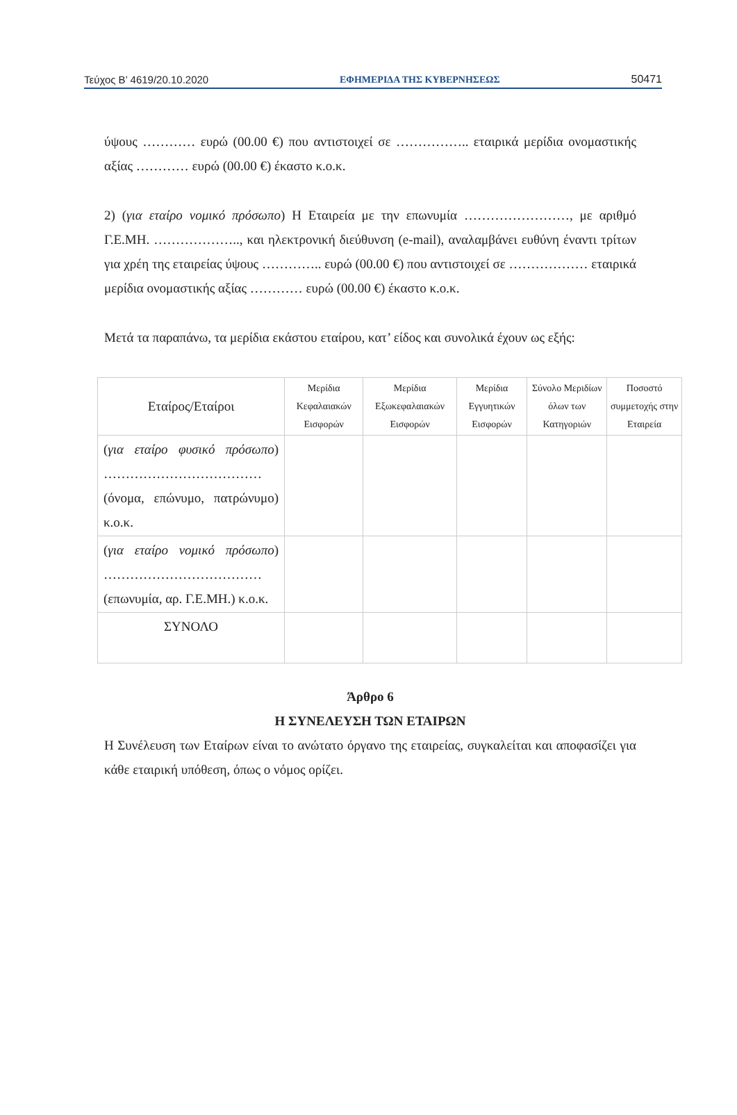Τεύχος Β’ 4619/20.10.2020 ΕΦΗΜΕΡΙΔΑ ΤΗΣ ΚΥΒΕΡΝΗΣΕΩΣ 50471
ύψους ………… ευρώ (00.00 €) που αντιστοιχεί σε …………….. εταιρικά μερίδια ονομαστικής αξίας ………… ευρώ (00.00 €) έκαστο κ.ο.κ.
2) (για εταίρο νομικό πρόσωπο) Η Εταιρεία με την επωνυμία ……………………, με αριθμό Γ.Ε.ΜΗ. ……………….., και ηλεκτρονική διεύθυνση (e-mail), αναλαμβάνει ευθύνη έναντι τρίτων για χρέη της εταιρείας ύψους ………….. ευρώ (00.00 €) που αντιστοιχεί σε ……………… εταιρικά μερίδια ονομαστικής αξίας ………… ευρώ (00.00 €) έκαστο κ.ο.κ.
Μετά τα παραπάνω, τα μερίδια εκάστου εταίρου, κατ’ είδος και συνολικά έχουν ως εξής:
| Εταίρος/Εταίροι | Μερίδια Κεφαλαιακών Εισφορών | Μερίδια Εξωκεφαλαιακών Εισφορών | Μερίδια Εγγυητικών Εισφορών | Σύνολο Μεριδίων όλων των Κατηγοριών | Ποσοστό συμμετοχής στην Εταιρεία |
| --- | --- | --- | --- | --- | --- |
| ( για εταίρο φυσικό πρόσωπο ) ……………………………… (όνομα, επώνυμο, πατρώνυμο) κ.ο.κ. | | | | | |
| ( για εταίρο νομικό πρόσωπο ) ……………………………… (επωνυμία, αρ. Γ.Ε.ΜΗ.) κ.ο.κ. | | | | | |
| ΣΥΝΟΛΟ | | | | | |
Άρθρο 6
Η ΣΥΝΕΛΕΥΣΗ ΤΩΝ ΕΤΑΙΡΩΝ
Η Συνέλευση των Εταίρων είναι το ανώτατο όργανο της εταιρείας, συγκαλείται και αποφασίζει για κάθε εταιρική υπόθεση, όπως ο νόμος ορίζει.